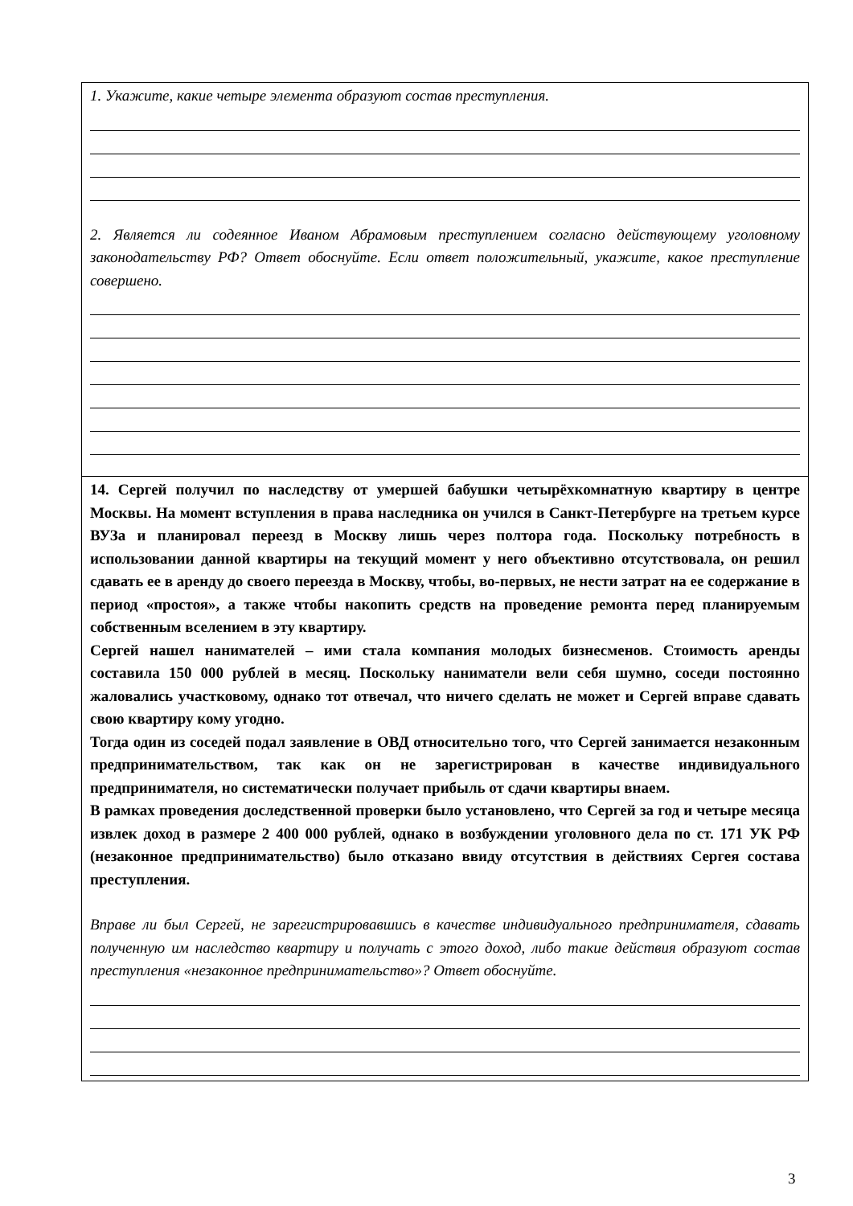1. Укажите, какие четыре элемента образуют состав преступления.
2. Является ли содеянное Иваном Абрамовым преступлением согласно действующему уголовному законодательству РФ? Ответ обоснуйте. Если ответ положительный, укажите, какое преступление совершено.
14. Сергей получил по наследству от умершей бабушки четырёхкомнатную квартиру в центре Москвы. На момент вступления в права наследника он учился в Санкт-Петербурге на третьем курсе ВУЗа и планировал переезд в Москву лишь через полтора года. Поскольку потребность в использовании данной квартиры на текущий момент у него объективно отсутствовала, он решил сдавать ее в аренду до своего переезда в Москву, чтобы, во-первых, не нести затрат на ее содержание в период «простоя», а также чтобы накопить средств на проведение ремонта перед планируемым собственным вселением в эту квартиру.
Сергей нашел нанимателей – ими стала компания молодых бизнесменов. Стоимость аренды составила 150 000 рублей в месяц. Поскольку наниматели вели себя шумно, соседи постоянно жаловались участковому, однако тот отвечал, что ничего сделать не может и Сергей вправе сдавать свою квартиру кому угодно.
Тогда один из соседей подал заявление в ОВД относительно того, что Сергей занимается незаконным предпринимательством, так как он не зарегистрирован в качестве индивидуального предпринимателя, но систематически получает прибыль от сдачи квартиры внаем.
В рамках проведения доследственной проверки было установлено, что Сергей за год и четыре месяца извлек доход в размере 2 400 000 рублей, однако в возбуждении уголовного дела по ст. 171 УК РФ (незаконное предпринимательство) было отказано ввиду отсутствия в действиях Сергея состава преступления.
Вправе ли был Сергей, не зарегистрировавшись в качестве индивидуального предпринимателя, сдавать полученную им наследство квартиру и получать с этого доход, либо такие действия образуют состав преступления «незаконное предпринимательство»? Ответ обоснуйте.
3